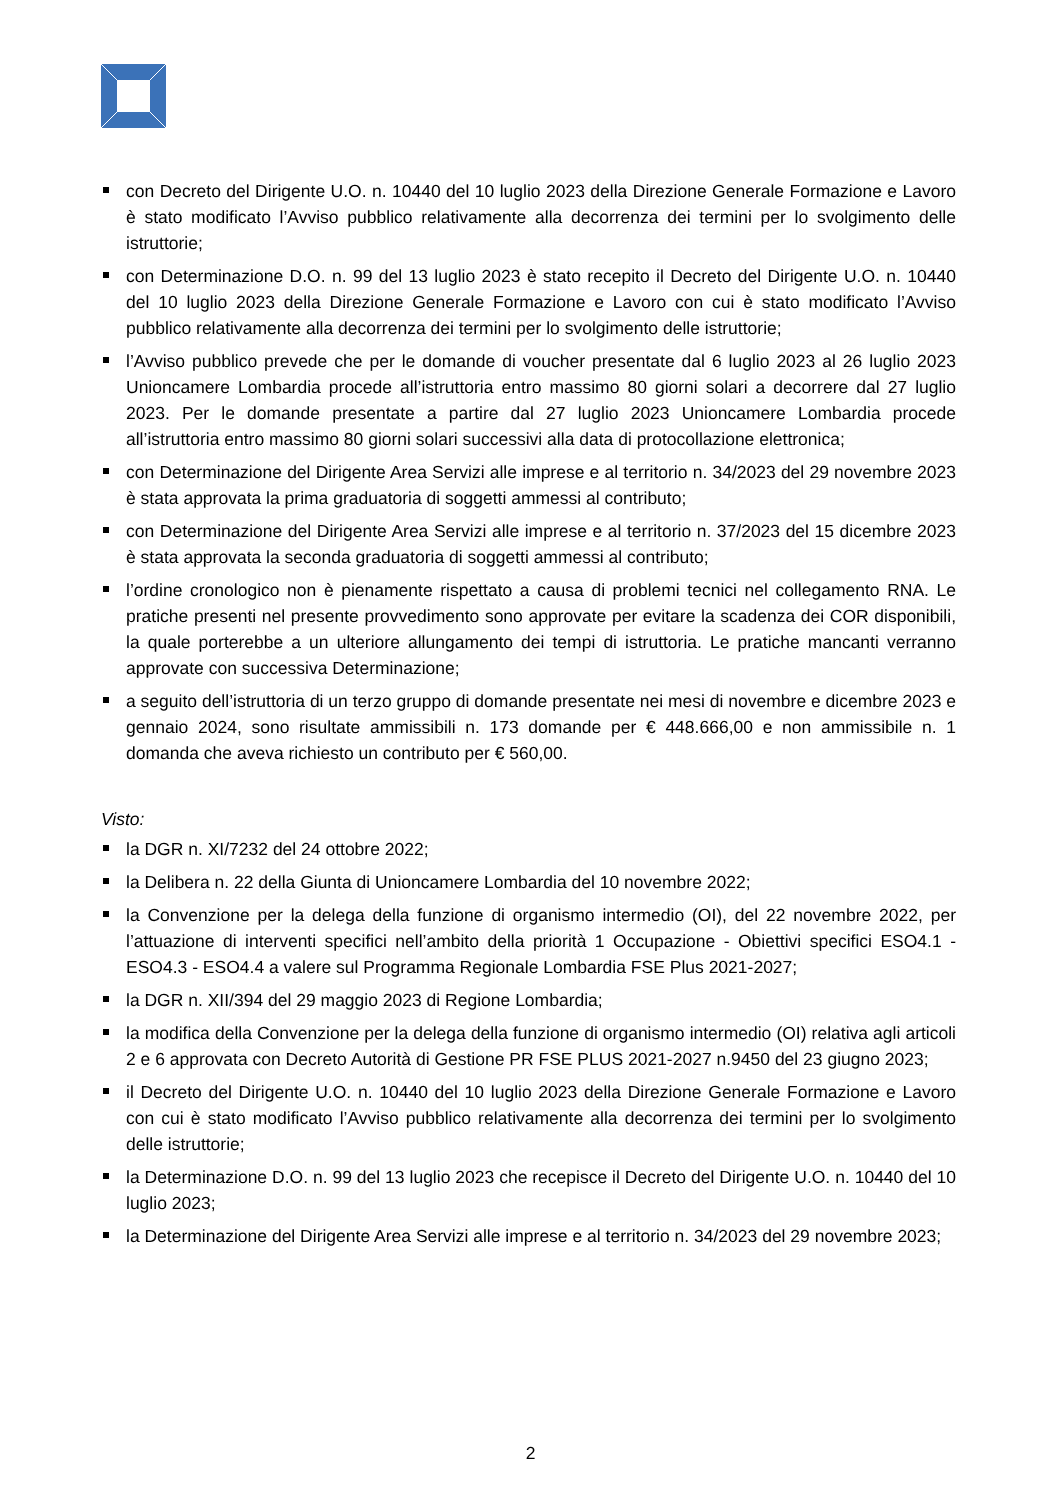con Decreto del Dirigente U.O. n. 10440 del 10 luglio 2023 della Direzione Generale Formazione e Lavoro è stato modificato l’Avviso pubblico relativamente alla decorrenza dei termini per lo svolgimento delle istruttorie;
con Determinazione D.O. n. 99 del 13 luglio 2023 è stato recepito il Decreto del Dirigente U.O. n. 10440 del 10 luglio 2023 della Direzione Generale Formazione e Lavoro con cui è stato modificato l’Avviso pubblico relativamente alla decorrenza dei termini per lo svolgimento delle istruttorie;
l’Avviso pubblico prevede che per le domande di voucher presentate dal 6 luglio 2023 al 26 luglio 2023 Unioncamere Lombardia procede all’istruttoria entro massimo 80 giorni solari a decorrere dal 27 luglio 2023. Per le domande presentate a partire dal 27 luglio 2023 Unioncamere Lombardia procede all’istruttoria entro massimo 80 giorni solari successivi alla data di protocollazione elettronica;
con Determinazione del Dirigente Area Servizi alle imprese e al territorio n. 34/2023 del 29 novembre 2023 è stata approvata la prima graduatoria di soggetti ammessi al contributo;
con Determinazione del Dirigente Area Servizi alle imprese e al territorio n. 37/2023 del 15 dicembre 2023 è stata approvata la seconda graduatoria di soggetti ammessi al contributo;
l’ordine cronologico non è pienamente rispettato a causa di problemi tecnici nel collegamento RNA. Le pratiche presenti nel presente provvedimento sono approvate per evitare la scadenza dei COR disponibili, la quale porterebbe a un ulteriore allungamento dei tempi di istruttoria. Le pratiche mancanti verranno approvate con successiva Determinazione;
a seguito dell’istruttoria di un terzo gruppo di domande presentate nei mesi di novembre e dicembre 2023 e gennaio 2024, sono risultate ammissibili n. 173 domande per € 448.666,00 e non ammissibile n. 1 domanda che aveva richiesto un contributo per € 560,00.
Visto:
la DGR n. XI/7232 del 24 ottobre 2022;
la Delibera n. 22 della Giunta di Unioncamere Lombardia del 10 novembre 2022;
la Convenzione per la delega della funzione di organismo intermedio (OI), del 22 novembre 2022, per l’attuazione di interventi specifici nell’ambito della priorità 1 Occupazione - Obiettivi specifici ESO4.1 - ESO4.3 - ESO4.4 a valere sul Programma Regionale Lombardia FSE Plus 2021-2027;
la DGR n. XII/394 del 29 maggio 2023 di Regione Lombardia;
la modifica della Convenzione per la delega della funzione di organismo intermedio (OI) relativa agli articoli 2 e 6 approvata con Decreto Autorità di Gestione PR FSE PLUS 2021-2027 n.9450 del 23 giugno 2023;
il Decreto del Dirigente U.O. n. 10440 del 10 luglio 2023 della Direzione Generale Formazione e Lavoro con cui è stato modificato l’Avviso pubblico relativamente alla decorrenza dei termini per lo svolgimento delle istruttorie;
la Determinazione D.O. n. 99 del 13 luglio 2023 che recepisce il Decreto del Dirigente U.O. n. 10440 del 10 luglio 2023;
la Determinazione del Dirigente Area Servizi alle imprese e al territorio n. 34/2023 del 29 novembre 2023;
2